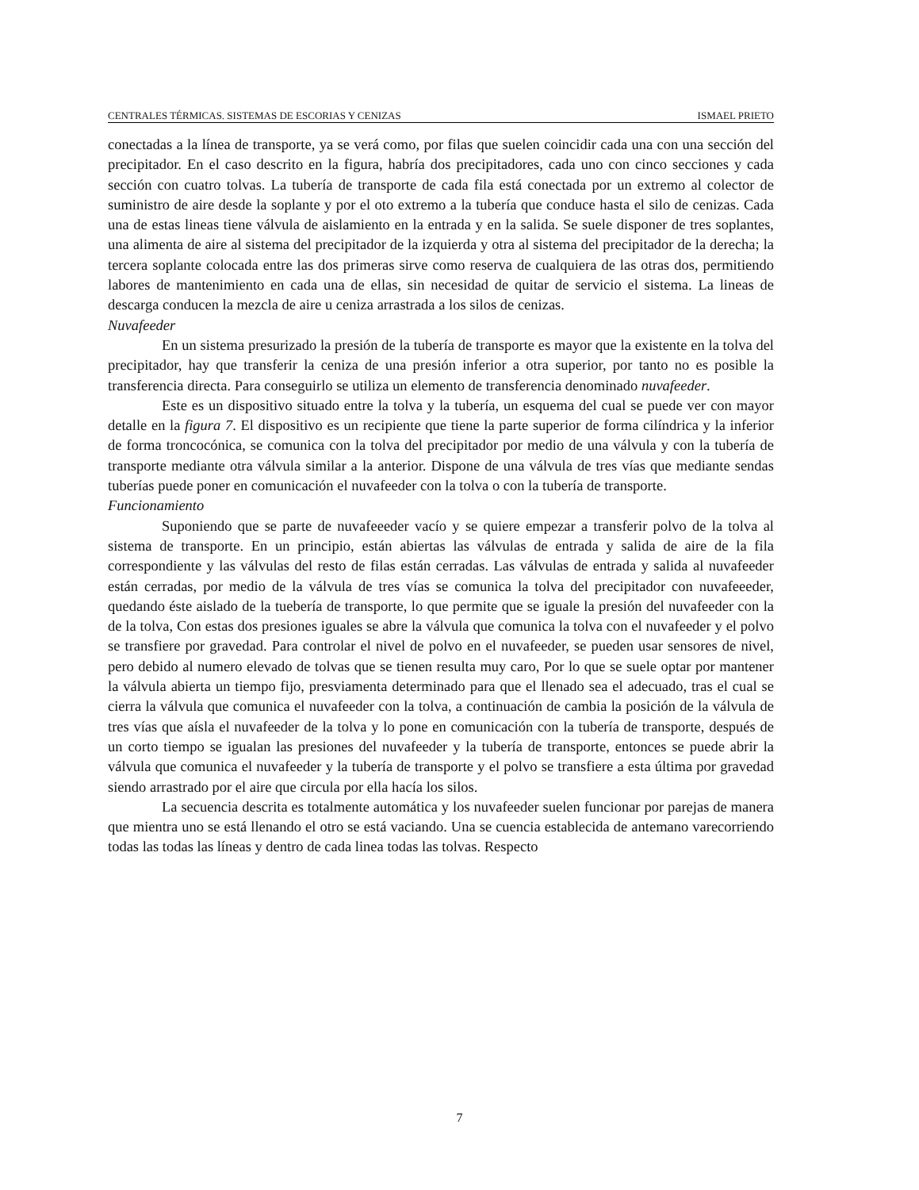CENTRALES TÉRMICAS. SISTEMAS DE ESCORIAS Y CENIZAS ISMAEL PRIETO
conectadas a la línea de transporte, ya se verá como, por filas que suelen coincidir cada una con una sección del precipitador. En el caso descrito en la figura, habría dos precipitadores, cada uno con cinco secciones y cada sección con cuatro tolvas. La tubería de transporte de cada fila está conectada por un extremo al colector de suministro de aire desde la soplante y por el oto extremo a la tubería que conduce hasta el silo de cenizas. Cada una de estas lineas tiene válvula de aislamiento en la entrada y en la salida. Se suele disponer de tres soplantes, una alimenta de aire al sistema del precipitador de la izquierda y otra al sistema del precipitador de la derecha; la tercera soplante colocada entre las dos primeras sirve como reserva de cualquiera de las otras dos, permitiendo labores de mantenimiento en cada una de ellas, sin necesidad de quitar de servicio el sistema. La lineas de descarga conducen la mezcla de aire u ceniza arrastrada a los silos de cenizas.
Nuvafeeder
En un sistema presurizado la presión de la tubería de transporte es mayor que la existente en la tolva del precipitador, hay que transferir la ceniza de una presión inferior a otra superior, por tanto no es posible la transferencia directa. Para conseguirlo se utiliza un elemento de transferencia denominado nuvafeeder.
Este es un dispositivo situado entre la tolva y la tubería, un esquema del cual se puede ver con mayor detalle en la figura 7. El dispositivo es un recipiente que tiene la parte superior de forma cilíndrica y la inferior de forma troncocónica, se comunica con la tolva del precipitador por medio de una válvula y con la tubería de transporte mediante otra válvula similar a la anterior. Dispone de una válvula de tres vías que mediante sendas tuberías puede poner en comunicación el nuvafeeder con la tolva o con la tubería de transporte.
Funcionamiento
Suponiendo que se parte de nuvafeeeder vacío y se quiere empezar a transferir polvo de la tolva al sistema de transporte. En un principio, están abiertas las válvulas de entrada y salida de aire de la fila correspondiente y las válvulas del resto de filas están cerradas. Las válvulas de entrada y salida al nuvafeeder están cerradas, por medio de la válvula de tres vías se comunica la tolva del precipitador con nuvafeeeder, quedando éste aislado de la tuebería de transporte, lo que permite que se iguale la presión del nuvafeeder con la de la tolva, Con estas dos presiones iguales se abre la válvula que comunica la tolva con el nuvafeeder y el polvo se transfiere por gravedad. Para controlar el nivel de polvo en el nuvafeeder, se pueden usar sensores de nivel, pero debido al numero elevado de tolvas que se tienen resulta muy caro, Por lo que se suele optar por mantener la válvula abierta un tiempo fijo, presviamenta determinado para que el llenado sea el adecuado, tras el cual se cierra la válvula que comunica el nuvafeeder con la tolva, a continuación de cambia la posición de la válvula de tres vías que aísla el nuvafeeder de la tolva y lo pone en comunicación con la tubería de transporte, después de un corto tiempo se igualan las presiones del nuvafeeder y la tubería de transporte, entonces se puede abrir la válvula que comunica el nuvafeeder y la tubería de transporte y el polvo se transfiere a esta última por gravedad siendo arrastrado por el aire que circula por ella hacía los silos.
La secuencia descrita es totalmente automática y los nuvafeeder suelen funcionar por parejas de manera que mientra uno se está llenando el otro se está vaciando. Una se cuencia establecida de antemano varecorriendo todas las todas las líneas y dentro de cada linea todas las tolvas. Respecto
7